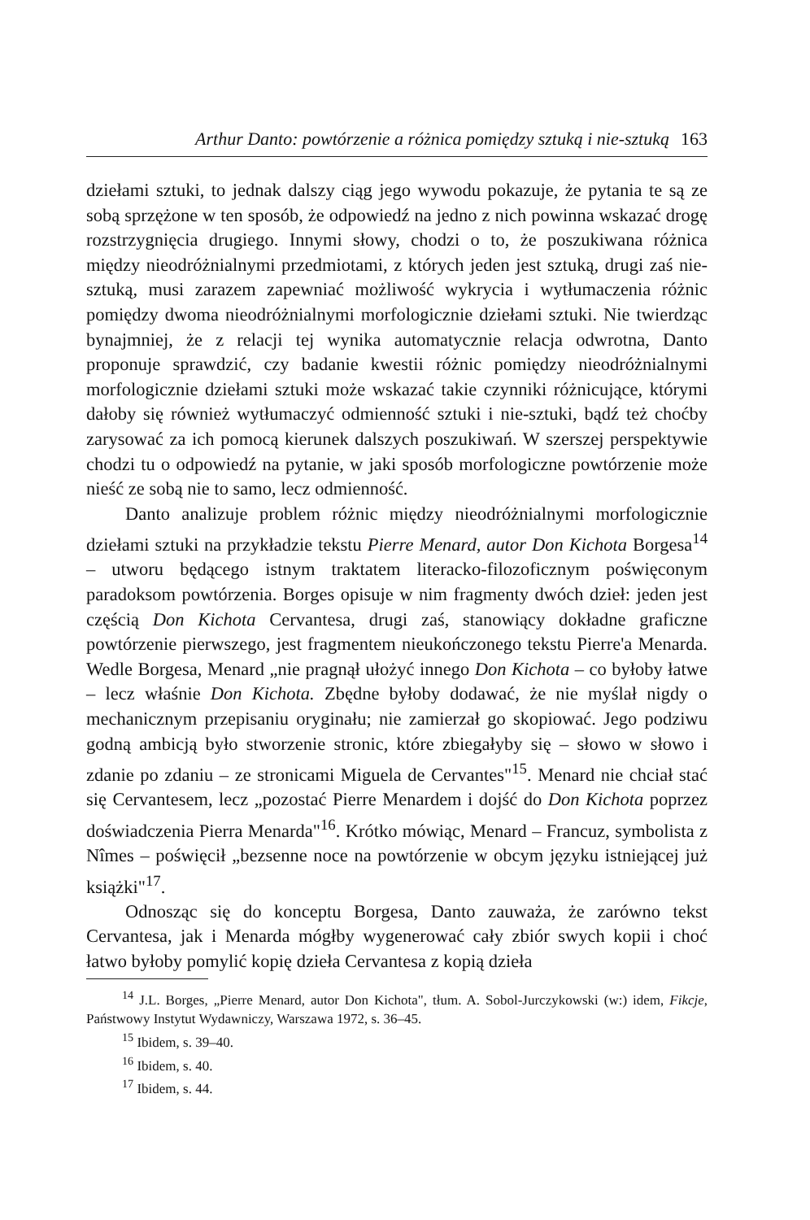Arthur Danto: powtórzenie a różnica pomiędzy sztuką i nie-sztuką 163
dziełami sztuki, to jednak dalszy ciąg jego wywodu pokazuje, że pytania te są ze sobą sprzężone w ten sposób, że odpowiedź na jedno z nich powinna wskazać drogę rozstrzygnięcia drugiego. Innymi słowy, chodzi o to, że poszukiwana różnica między nieodróżnialnymi przedmiotami, z których jeden jest sztuką, drugi zaś nie-sztuką, musi zarazem zapewniać możliwość wykrycia i wytłumaczenia różnic pomiędzy dwoma nieodróżnialnymi morfologicznie dziełami sztuki. Nie twierdząc bynajmniej, że z relacji tej wynika automatycznie relacja odwrotna, Danto proponuje sprawdzić, czy badanie kwestii różnic pomiędzy nieodróżnialnymi morfologicznie dziełami sztuki może wskazać takie czynniki różnicujące, którymi dałoby się również wytłumaczyć odmienność sztuki i nie-sztuki, bądź też choćby zarysować za ich pomocą kierunek dalszych poszukiwań. W szerszej perspektywie chodzi tu o odpowiedź na pytanie, w jaki sposób morfologiczne powtórzenie może nieść ze sobą nie to samo, lecz odmienność.
Danto analizuje problem różnic między nieodróżnialnymi morfologicznie dziełami sztuki na przykładzie tekstu Pierre Menard, autor Don Kichota Borgesa<sup>14</sup> – utworu będącego istnym traktatem literacko-filozoficznym poświęconym paradoksom powtórzenia. Borges opisuje w nim fragmenty dwóch dzieł: jeden jest częścią Don Kichota Cervantesa, drugi zaś, stanowiący dokładne graficzne powtórzenie pierwszego, jest fragmentem nieukończonego tekstu Pierre'a Menarda. Wedle Borgesa, Menard „nie pragnął ułożyć innego Don Kichota – co byłoby łatwe – lecz właśnie Don Kichota. Zbędne byłoby dodawać, że nie myślał nigdy o mechanicznym przepisaniu oryginału; nie zamierzał go skopiować. Jego podziwu godną ambicją było stworzenie stronic, które zbiegałyby się – słowo w słowo i zdanie po zdaniu – ze stronicami Miguela de Cervantes"<sup>15</sup>. Menard nie chciał stać się Cervantesem, lecz „pozostać Pierre Menardem i dojść do Don Kichota poprzez doświadczenia Pierra Menarda"<sup>16</sup>. Krótko mówiąc, Menard – Francuz, symbolista z Nîmes – poświęcił „bezsenne noce na powtórzenie w obcym języku istniejącej już książki"<sup>17</sup>.
Odnosząc się do konceptu Borgesa, Danto zauważa, że zarówno tekst Cervantesa, jak i Menarda mógłby wygenerować cały zbiór swych kopii i choć łatwo byłoby pomylić kopię dzieła Cervantesa z kopią dzieła
<sup>14</sup> J.L. Borges, „Pierre Menard, autor Don Kichota", tłum. A. Sobol-Jurczykowski (w:) idem, Fikcje, Państwowy Instytut Wydawniczy, Warszawa 1972, s. 36–45.
<sup>15</sup> Ibidem, s. 39–40.
<sup>16</sup> Ibidem, s. 40.
<sup>17</sup> Ibidem, s. 44.